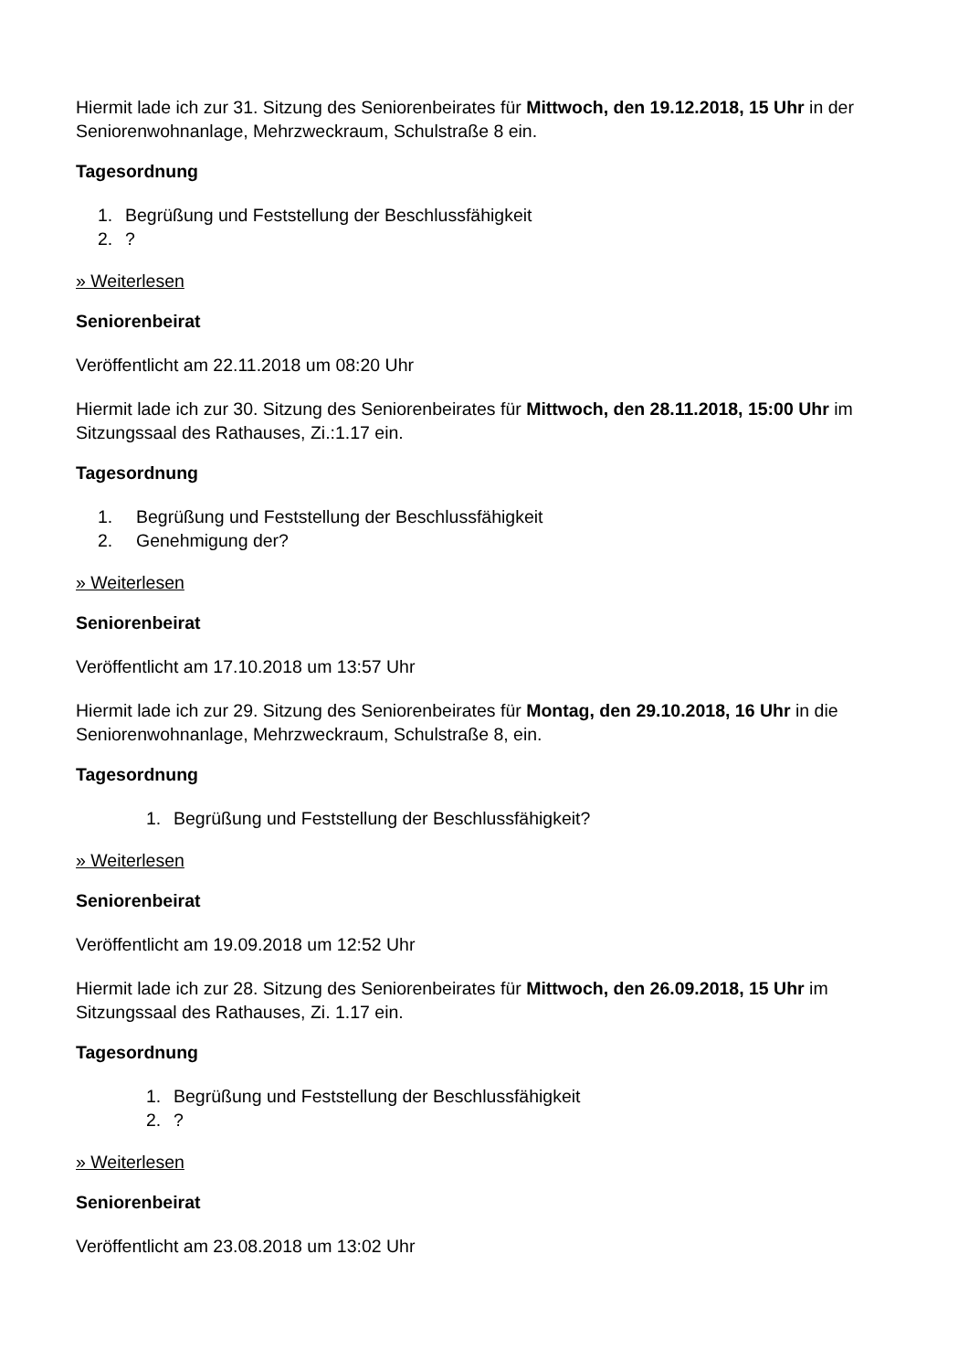Hiermit lade ich zur 31. Sitzung des Seniorenbeirates für Mittwoch, den 19.12.2018, 15 Uhr in der Seniorenwohnanlage, Mehrzweckraum, Schulstraße 8 ein.
Tagesordnung
1. Begrüßung und Feststellung der Beschlussfähigkeit
2.?
» Weiterlesen
Seniorenbeirat
Veröffentlicht am 22.11.2018 um 08:20 Uhr
Hiermit lade ich zur 30. Sitzung des Seniorenbeirates für Mittwoch, den 28.11.2018, 15:00 Uhr im Sitzungssaal des Rathauses, Zi.:1.17 ein.
Tagesordnung
1. Begrüßung und Feststellung der Beschlussfähigkeit
2. Genehmigung der?
» Weiterlesen
Seniorenbeirat
Veröffentlicht am 17.10.2018 um 13:57 Uhr
Hiermit lade ich zur 29. Sitzung des Seniorenbeirates für Montag, den 29.10.2018, 16 Uhr in die Seniorenwohnanlage, Mehrzweckraum, Schulstraße 8, ein.
Tagesordnung
1. Begrüßung und Feststellung der Beschlussfähigkeit?
» Weiterlesen
Seniorenbeirat
Veröffentlicht am 19.09.2018 um 12:52 Uhr
Hiermit lade ich zur 28. Sitzung des Seniorenbeirates für Mittwoch, den 26.09.2018, 15 Uhr im Sitzungssaal des Rathauses, Zi. 1.17 ein.
Tagesordnung
1. Begrüßung und Feststellung der Beschlussfähigkeit
2.?
» Weiterlesen
Seniorenbeirat
Veröffentlicht am 23.08.2018 um 13:02 Uhr